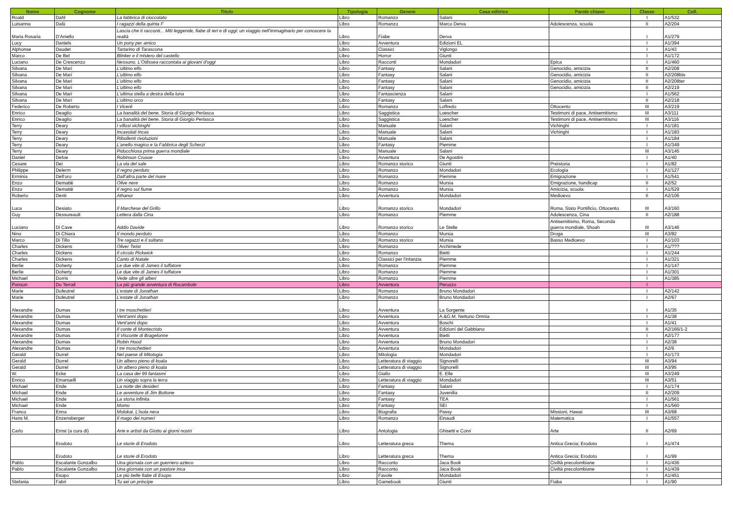| Nome | Cognome | Titolo | Tipologia | Genere | Casa editrice | Parole chiave | Classe | Coll. |
| --- | --- | --- | --- | --- | --- | --- | --- | --- |
| Roald | Dahl | La fabbrica di cioccolato | Libro | Romanzo | Salani | | I | A1/532 |
| Luisanna | Dalù | I ragazzi della quinta F | Libro | Romanzo | Marco Derva | Adolescenza, scuola | II | A2/204 |
| Maria Rosaria | D'Aniello | Lascia che ti racconti... Miti leggende, fiabe di ieri e di oggi: un viaggio nell'immaginario per conoscere la realtà | Libro | Fiabe | Derva | | I | A1/279 |
| Lucy | Daniels | Un pony per amico | Libro | Avventura | Edizioni EL | | I | A1/394 |
| Alphonse | Daudet | Tartarino di Tarascona | Libro | Classici | Viglongo | | I | A1/43 |
| Marco | De Bel | Blinker e il mistero del castello | Libro | Horror | Giunti | | I | A1/172 |
| Luciano | De Crescenzo | Nessuno. L'Odissea raccontata ai giovani d'oggi | Libro | Racconti | Mondadori | Epica | I | A1/460 |
| Silvana | De Mari | L'ultimo elfo | Libro | Fantasy | Salani | Genocidio, amicizia | II | A2/208 |
| Silvana | De Mari | L'ultimo elfo | Libro | Fantasy | Salani | Genocidio, amicizia | II | A2/208bis |
| Silvana | De Mari | L'ultimo elfo | Libro | Fantasy | Salani | Genocidio, amicizia | II | A2/208ter |
| Silvana | De Mari | L'ultimo elfo | Libro | Fantasy | Salani | Genocidio, amicizia | II | A2/219 |
| Silvana | De Mari | L'ultima stella a destra della luna | Libro | Fantascienza | Salani | | I | A1/562 |
| Silvana | De Mari | L'ultimo orco | Libro | Fantasy | Salani | | II | A2/218 |
| Federico | De Roberto | I Viceré | Libro | Romanzo | Loffredo | Ottocento | III | A3/219 |
| Enrico | Deaglio | La banalità del bene. Storia di Giorgio Perlasca | Libro | Saggistica | Loescher | Testimoni di pace, Antisemitismo | III | A3/111 |
| Enrico | Deaglio | La banalità del bene. Storia di Giorgio Perlasca | Libro | Saggistica | Loescher | Testimoni di pace, Antisemitismo | III | A3/116 |
| Terry | Deary | I villosi vichinghi | Libro | Manuale | Salani | Vichinghi | I | A1/181 |
| Terry | Deary | Incavolati Incas | Libro | Manuale | Salani | Vichinghi | I | A1/183 |
| Terry | Deary | Ribollenti rivoluzioni | Libro | Manuale | Salani | | I | A1/184 |
| Terry | Deary | L'anello magico e la Fabbrica degli Scherzi | Libro | Fantasy | Piemme | | I | A1/349 |
| Terry | Deary | Pidocchiosa prima guerra mondiale | Libro | Manuale | Salani | | III | A3/145 |
| Daniel | Defoe | Robinson Crusoe | Libro | Avventura | De Agostini | | I | A1/40 |
| Cesare | Dei | La via del sale | Libro | Romanzo storico | Giunti | Preistoria | I | A1/82 |
| Philippe | Delerm | Il regno perduto | Libro | Romanzo | Mondadori | Ecologia | I | A1/127 |
| Erminia | Dell'oro | Dall'altra parte del mare | Libro | Romanzo | Piemme | Emigrazione | I | A1/541 |
| Enzo | Demattè | Olive nere | Libro | Romanzo | Mursia | Emigrazione, handicap | II | A2/52 |
| Enzo | Demattè | Il regno sul fiume | Libro | Romanzo | Mursia | Amicizia, scuola | I | A1/529 |
| Roberto | Denti | Athanor | Libro | Avventura | Mondadori | Medioevo | II | A2/106 |
| Luca | Desiato | Il Marchese del Grillo | Libro | Romanzo storico | Mondadori | Roma, Stato Pontificio, Ottocento | III | A3/160 |
| Guy | Dessureault | Lettera dalla Cina | Libro | Romanzo | Piemme | Adolescenza, Cina | II | A2/188 |
| Luciano | Di Cave | Addio Davide | Libro | Romanzo storico | Le Stelle | Antisemitismo, Roma, Seconda guerra mondiale, Shoah | III | A3/146 |
| Nino | Di Chiara | Il mondo perduto | Libro | Romanzo | Mursia | Droga | III | A3/82 |
| Marco | Di Tillo | Tre ragazzi e il sultano | Libro | Romanzo storico | Mursia | Basso Medioevo | I | A1/103 |
| Charles | Dickens | Oliver Twist | Libro | Romanzo | Archimede | | I | A1/??? |
| Charles | Dickens | Il circolo Pickwick | Libro | Romanzo | Bietti | | I | A1/244 |
| Charles | Dickens | Canto di Natale | Libro | Classici per l'infanzia | Piemme | | I | A1/321 |
| Berlie | Doherty | Le due vite di James il tuffatore | Libro | Romanzo | Piemme | | I | A1/147 |
| Berlie | Doherty | Le due vite di James il tuffatore | Libro | Romanzo | Piemme | | I | A1/301 |
| Michael | Dorris | Vede oltre gli alberi | Libro | Romanzo | Piemme | | I | A1/385 |
| Ponson | Du Terrail | La più grande avventura di Rocambole | Libro | Avventura | Peruzzo | | I | |
| Marie | Dufeutrel | L'estate di Jonathan | Libro | Romanzo | Bruno Mondadori | | I | A2/142 |
| Marie | Dufeutrel | L'estate di Jonathan | Libro | Romanzo | Bruno Mondadori | | I | A2/67 |
| Alexandre | Dumas | I tre moschettieri | Libro | Avventura | La Sorgente | | I | A1/35 |
| Alexandre | Dumas | Vent'anni dopo | Libro | Avventura | A.&G.M. Nettuno Omnia | | I | A1/38 |
| Alexandre | Dumas | Vent'anni dopo | Libro | Avventura | Boschi | | I | A1/41 |
| Alexandre | Dumas | Il conte di Montecristo | Libro | Avventura | Edizioni del Gabbiano | | II | A2/166/1-2 |
| Alexandre | Dumas | Il Visconte di Bragelonne | Libro | Avventura | Bietti | | I | A2/177 |
| Alexandre | Dumas | Robin Hood | Libro | Avventura | Bruno Mondadori | | I | A2/38 |
| Alexandre | Dumas | I tre moschettieri | Libro | Avventura | Mondadori | | I | A2/6 |
| Gerald | Durrel | Nel paese di Mitologia | Libro | Mitologia | Mondadori | | I | A1/173 |
| Gerald | Durrel | Un albero pieno di koala | Libro | Letteratura di viaggio | Signorelli | | III | A3/94 |
| Gerald | Durrel | Un albero pieno di koala | Libro | Letteratura di viaggio | Signorelli | | III | A3/95 |
| W. | Ecke | La casa dei 99 fantasmi | Libro | Giallo | E. Elle | | III | A3/249 |
| Enrico | Emanuelli | Un viaggio sopra la terra | Libro | Letteratura di viaggio | Mondadori | | III | A3/51 |
| Michael | Ende | La notte dei desideri | Libro | Fantasy | Salani | | I | A1/174 |
| Michael | Ende | Le avventure di Jim Bottone | Libro | Fantasy | Juvenilia | | II | A2/209 |
| Michael | Ende | La storia infinita | Libro | Fantasy | TEA | | I | A1/561 |
| Michael | Ende | Momo | Libro | Fantasy | SEI | | I | A1/560 |
| Franco | Enna | Molokai. L'isola nera | Libro | Biografia | Passy | Missioni, Hawai | III | A3/68 |
| Hans M. | Enzensberger | Il mago dei numeri | Libro | Romanzo | Einaudi | Matematica | I | A1/557 |
| Carlo | Ernst (a cura di) | Arte e artisti da Giotto ai giorni nostri | Libro | Antologia | Ghisetti e Corvi | Arte | II | A2/69 |
| | Erodoto | Le storie di Erodoto | Libro | Letteratura greca | Thema | Antica Grecia; Erodoto | I | A1/474 |
| | Erodoto | Le storie di Erodoto | Libro | Letteratura greca | Thema | Antica Grecia; Erodoto | I | A1/99 |
| Pablo | Escalante Gonzalbo | Una giornata con un guerriero azteco | Libro | Racconto | Jaca Book | Civiltà precolombiane | I | A1/436 |
| Pablo | Escalante Gonzalbo | Una giornata con un pastore inca | Libro | Racconto | Jaca Book | Civiltà precolombiane | I | A1/439 |
| | Esopo | Le più belle fiabe di Esopo | Libro | Favole | Mondadori | | I | A1/451 |
| Stefania | Fabri | Tu sei un principe | Libro | Gamebook | Giunti | Fiaba | I | A1/90 |